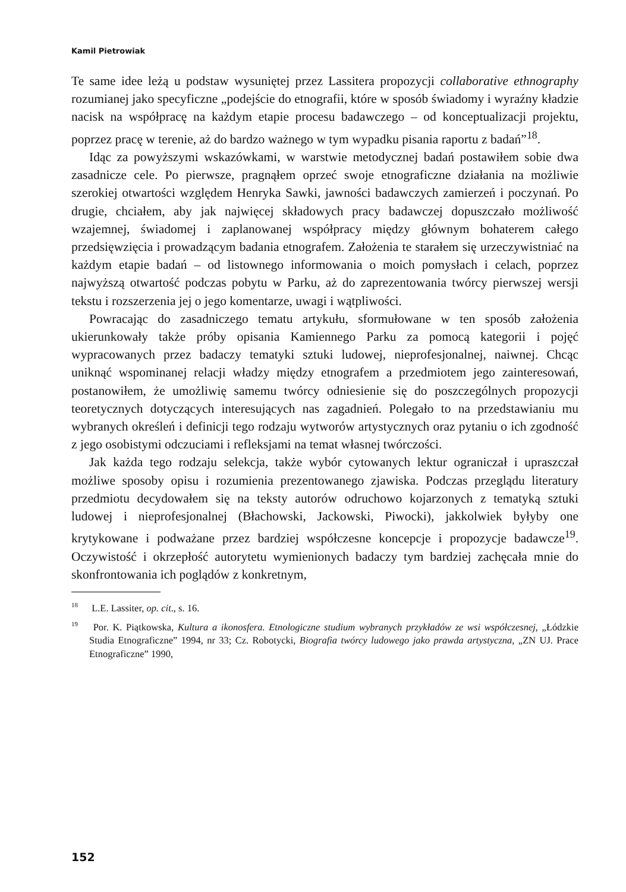Kamil Pietrowiak
Te same idee leżą u podstaw wysuniętej przez Lassitera propozycji collaborative ethnography rozumianej jako specyficzne „podejście do etnografii, które w sposób świadomy i wyraźny kładzie nacisk na współpracę na każdym etapie procesu badawczego – od konceptualizacji projektu, poprzez pracę w terenie, aż do bardzo ważnego w tym wypadku pisania raportu z badań”<sup>18</sup>.
Idąc za powyższymi wskazówkami, w warstwie metodycznej badań postawiłem sobie dwa zasadnicze cele. Po pierwsze, pragnąłem oprzeć swoje etnograficzne działania na możliwie szerokiej otwartości względem Henryka Sawki, jawności badawczych zamierzeń i poczynań. Po drugie, chciałem, aby jak najwięcej składowych pracy badawczej dopuszczało możliwość wzajemnej, świadomej i zaplanowanej współpracy między głównym bohaterem całego przedsięwzięcia i prowadzącym badania etnografem. Założenia te starałem się urzeczywistniać na każdym etapie badań – od listownego informowania o moich pomysłach i celach, poprzez najwyższą otwartość podczas pobytu w Parku, aż do zaprezentowania twórcy pierwszej wersji tekstu i rozszerzenia jej o jego komentarze, uwagi i wątpliwości.
Powracając do zasadniczego tematu artykułu, sformułowane w ten sposób założenia ukierunkowały także próby opisania Kamiennego Parku za pomocą kategorii i pojęć wypracowanych przez badaczy tematyki sztuki ludowej, nieprofesjonalnej, naiwnej. Chcąc uniknąć wspominanej relacji władzy między etnografem a przedmiotem jego zainteresowań, postanowiłem, że umożliwię samemu twórcy odniesienie się do poszczególnych propozycji teoretycznych dotyczących interesujących nas zagadnień. Polegało to na przedstawianiu mu wybranych określeń i definicji tego rodzaju wytworów artystycznych oraz pytaniu o ich zgodność z jego osobistymi odczuciami i refleksjami na temat własnej twórczości.
Jak każda tego rodzaju selekcja, także wybór cytowanych lektur ograniczał i upraszczał możliwe sposoby opisu i rozumienia prezentowanego zjawiska. Podczas przeglądu literatury przedmiotu decydowałem się na teksty autorów odruchowo kojarzonych z tematyką sztuki ludowej i nieprofesjonalnej (Błachowski, Jackowski, Piwocki), jakkolwiek byłyby one krytykowane i podważane przez bardziej współczesne koncepcje i propozycje badawcze<sup>19</sup>. Oczywistość i okrzepłość autorytetu wymienionych badaczy tym bardziej zachęcała mnie do skonfrontowania ich poglądów z konkretnym,
<sup>18</sup> L.E. Lassiter, op. cit., s. 16.
<sup>19</sup> Por. K. Piątkowska, Kultura a ikonosfera. Etnologiczne studium wybranych przykładów ze wsi współczesnej, „Łódzkie Studia Etnograficzne” 1994, nr 33; Cz. Robotycki, Biografia twórcy ludowego jako prawda artystyczna, „ZN UJ. Prace Etnograficzne” 1990,
152